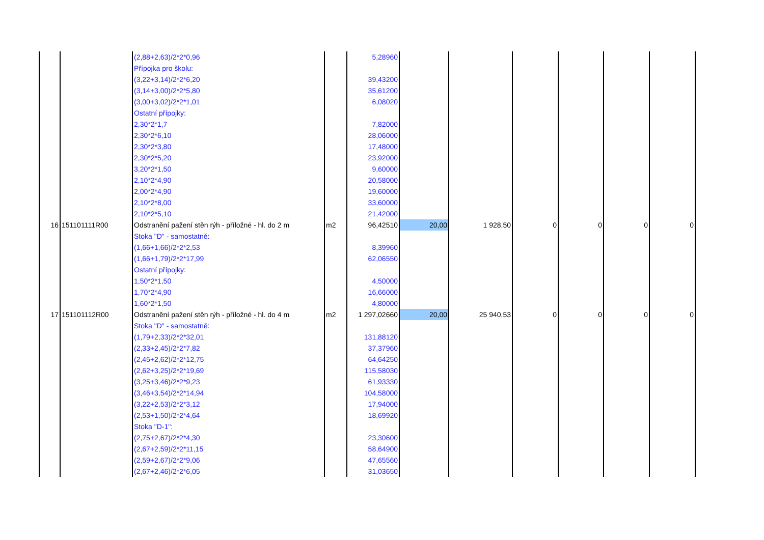| | | (2,88+2,63)/2*2*0,96 | | 5,28960 | | | | | | |
| | | Přípojka pro školu: | | | | | | | | |
| | | (3,22+3,14)/2*2*6,20 | | 39,43200 | | | | | | |
| | | (3,14+3,00)/2*2*5,80 | | 35,61200 | | | | | | |
| | | (3,00+3,02)/2*2*1,01 | | 6,08020 | | | | | | |
| | | Ostatní přípojky: | | | | | | | | |
| | | 2,30*2*1,7 | | 7,82000 | | | | | | |
| | | 2,30*2*6,10 | | 28,06000 | | | | | | |
| | | 2,30*2*3,80 | | 17,48000 | | | | | | |
| | | 2,30*2*5,20 | | 23,92000 | | | | | | |
| | | 3,20*2*1,50 | | 9,60000 | | | | | | |
| | | 2,10*2*4,90 | | 20,58000 | | | | | | |
| | | 2,00*2*4,90 | | 19,60000 | | | | | | |
| | | 2,10*2*8,00 | | 33,60000 | | | | | | |
| | | 2,10*2*5,10 | | 21,42000 | | | | | | |
| 16 | 151101111R00 | Odstranění pažení stěn rýh - příložné - hl. do 2 m | m2 | 96,42510 | 20,00 | 1 928,50 | 0 | 0 | 0 | 0 |
| | | Stoka "D" - samostatně: | | | | | | | | |
| | | (1,66+1,66)/2*2*2,53 | | 8,39960 | | | | | | |
| | | (1,66+1,79)/2*2*17,99 | | 62,06550 | | | | | | |
| | | Ostatní přípojky: | | | | | | | | |
| | | 1,50*2*1,50 | | 4,50000 | | | | | | |
| | | 1,70*2*4,90 | | 16,66000 | | | | | | |
| | | 1,60*2*1,50 | | 4,80000 | | | | | | |
| 17 | 151101112R00 | Odstranění pažení stěn rýh - příložné - hl. do 4 m | m2 | 1 297,02660 | 20,00 | 25 940,53 | 0 | 0 | 0 | 0 |
| | | Stoka "D" - samostatně: | | | | | | | | |
| | | (1,79+2,33)/2*2*32,01 | | 131,88120 | | | | | | |
| | | (2,33+2,45)/2*2*7,82 | | 37,37960 | | | | | | |
| | | (2,45+2,62)/2*2*12,75 | | 64,64250 | | | | | | |
| | | (2,62+3,25)/2*2*19,69 | | 115,58030 | | | | | | |
| | | (3,25+3,46)/2*2*9,23 | | 61,93330 | | | | | | |
| | | (3,46+3,54)/2*2*14,94 | | 104,58000 | | | | | | |
| | | (3,22+2,53)/2*2*3,12 | | 17,94000 | | | | | | |
| | | (2,53+1,50)/2*2*4,64 | | 18,69920 | | | | | | |
| | | Stoka "D-1": | | | | | | | | |
| | | (2,75+2,67)/2*2*4,30 | | 23,30600 | | | | | | |
| | | (2,67+2,59)/2*2*11,15 | | 58,64900 | | | | | | |
| | | (2,59+2,67)/2*2*9,06 | | 47,65560 | | | | | | |
| | | (2,67+2,46)/2*2*6,05 | | 31,03650 | | | | | | |